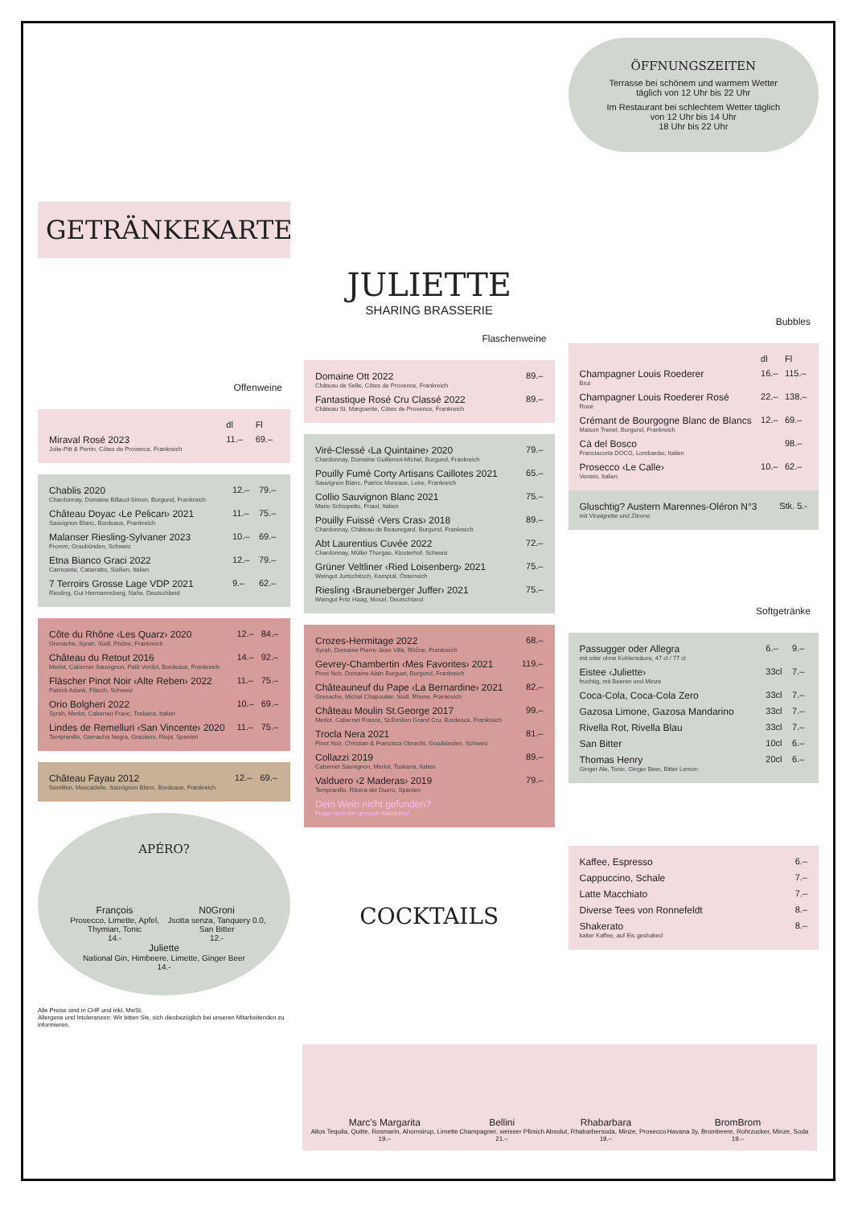GETRÄNKEKARTE
Offenweine
| | dl | Fl |
| Miraval Rosé 2023 Jolie-Pitt & Perrin, Côtes de Provence, Frankreich | 11.– | 69.– |
| Chablis 2020 Chardonnay, Domaine Billaud-Simon, Burgund, Frankreich | 12.– | 79.– |
| Château Doyac ‹Le Pelican› 2021 Sauvignon Blanc, Bordeaux, Frankreich | 11.– | 75.– |
| Malanser Riesling-Sylvaner 2023 Fromm, Graubünden, Schweiz | 10.– | 69.– |
| Etna Bianco Graci 2022 Carricante, Catarratto, Sizilien, Italien | 12.– | 79.– |
| 7 Terroirs Grosse Lage VDP 2021 Riesling, Gut Hermannsberg, Nahe, Deutschland | 9.– | 62.– |
| Côte du Rhône ‹Les Quarz› 2020 Grenache, Syrah, Südl. Rhône, Frankreich | 12.– | 84.– |
| Château du Retout 2016 Merlot, Cabernet Sauvignon, Petit Verdot, Bordeaux, Frankreich | 14.– | 92.– |
| Fläscher Pinot Noir ‹Alte Reben› 2022 Patrick Adank, Fläsch, Schweiz | 11.– | 75.– |
| Orio Bolgheri 2022 Syrah, Merlot, Cabernet Franc, Toskana, Italien | 10.– | 69.– |
| Lindes de Remelluri ‹San Vincente› 2020 Tempranillo, Garnacha Negra, Graciano, Rioja, Spanien | 11.– | 75.– |
| Château Fayau 2012 Semillon, Muscadelle, Sauvignon Blanc, Bordeaux, Frankreich | 12.– | 69.– |
APÉRO?
François
Prosecco, Limette, Apfel, Thymian, Tonic
14.-
N0Groni
Jsotta senza, Tanquery 0.0, San Bitter
12.-
Juliette
National Gin, Himbeere, Limette, Ginger Beer
14.-
Alle Preise sind in CHF und inkl. MwSt.
Allergene und Intoleranzen: Wir bitten Sie, sich diesbezüglich bei unseren Mitarbeitenden zu informieren.
JULIETTE
SHARING BRASSERIE
Flaschenweine
| Domaine Ott 2022 Château de Selle, Côtes de Provence, Frankreich | 89.– |
| Fantastique Rosé Cru Classé 2022 Château St. Marguerite, Côtes de Provence, Frankreich | 89.– |
| Viré-Clessé ‹La Quintaine› 2020 Chardonnay, Domaine Guillemot-Michel, Burgund, Frankreich | 79.– |
| Pouilly Fumé Corty Artisans Caillotes 2021 Sauvignon Blanc, Patrice Moreaux, Loire, Frankreich | 65.– |
| Collio Sauvignon Blanc 2021 Mario Schiopetto, Friaul, Italien | 75.– |
| Pouilly Fuissé ‹Vers Cras› 2018 Chardonnay, Château de Beauregard, Burgund, Frankreich | 89.– |
| Abt Laurentius Cuvée 2022 Chardonnay, Müller Thurgau, Klosterhof, Schweiz | 72.– |
| Grüner Veltliner ‹Ried Loisenberg› 2021 Weingut Jurtschitsch, Kamptal, Österreich | 75.– |
| Riesling ‹Brauneberger Juffer› 2021 Weingut Fritz Haag, Mosel, Deutschland | 75.– |
| Crozes-Hermitage 2022 Syrah, Domaine Pierre-Jean Villa, Rhône, Frankreich | 68.– |
| Gevrey-Chambertin ‹Mes Favorites› 2021 Pinot Noir, Domaine Alain Burguet, Burgund, Frankreich | 119.– |
| Châteauneuf du Pape ‹La Bernardine› 2021 Grenache, Michel Chapoutier, Südl. Rhone, Frankreich | 82.– |
| Château Moulin St.George 2017 Merlot, Cabernet France, St.Emilion Grand Cru, Bordeaux, Frankreich | 99.– |
| Trocla Nera 2021 Pinot Noir, Christian & Francisca Obrecht, Graubünden, Schweiz | 81.– |
| Collazzi 2019 Cabernet Sauvignon, Merlot, Toskana, Italien | 89.– |
| Valduero ‹2 Maderas› 2019 Tempranillo, Ribera del Duero, Spanien | 79.– |
| Dein Wein nicht gefunden? Frage nach der grossen Weinkarte! | |
COCKTAILS
ÖFFNUNGSZEITEN
Terrasse bei schönem und warmem Wetter täglich von 12 Uhr bis 22 Uhr
Im Restaurant bei schlechtem Wetter täglich von 12 Uhr bis 14 Uhr
18 Uhr bis 22 Uhr
Bubbles
| | dl | Fl |
| Champagner Louis Roederer Brut | 16.– | 115.– |
| Champagner Louis Roederer Rosé Rosé | 22.– | 138.– |
| Crémant de Bourgogne Blanc de Blancs Maison Trenel, Burgund, Frankreich | 12.– | 69.– |
| Cà del Bosco Franciacorta DOCG, Lombardei, Italien | | 98.– |
| Prosecco ‹Le Calle› Veneto, Italien | 10.– | 62.– |
| Gluschtig? Austern Marennes-Oléron N°3 mit Vinaigrette und Zitrone | Stk. 5.- |
Softgetränke
| Passugger oder Allegra mit oder ohne Kohlensäure, 47 cl / 77 cl | 6.– | 9.– |
| Eistee ‹Juliette› fruchtig, mit Beeren und Minze | 33cl | 7.– |
| Coca-Cola, Coca-Cola Zero | 33cl | 7.– |
| Gazosa Limone, Gazosa Mandarino | 33cl | 7.– |
| Rivella Rot, Rivella Blau | 33cl | 7.– |
| San Bitter | 10cl | 6.– |
| Thomas Henry Ginger Ale, Tonic, Ginger Beer, Bitter Lemon | 20cl | 6.– |
| Kaffee, Espresso | 6.– |
| Cappuccino, Schale | 7.– |
| Latte Macchiato | 7.– |
| Diverse Tees von Ronnefeldt | 8.– |
| Shakerato kalter Kaffee, auf Eis geshaked | 8.– |
Marc’s Margarita
Altos Tequila, Quitte, Rosmarin, Ahornsirup, Limette
19.–
Bellini
Champagner, weisser Pfirsich
21.–
Rhabarbara
Absolut, Rhabarbersoda, Minze, Prosecco
19.–
BromBrom
Havana 3y, Brombeere, Rohrzucker, Minze, Soda
19.–